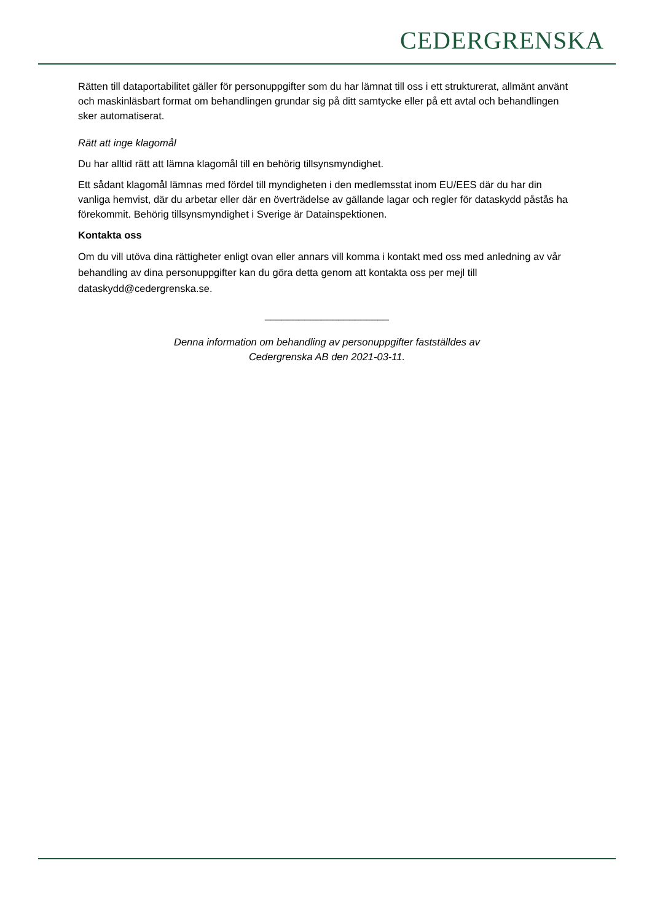CEDERGRENSKA
Rätten till dataportabilitet gäller för personuppgifter som du har lämnat till oss i ett strukturerat, allmänt använt och maskinläsbart format om behandlingen grundar sig på ditt samtycke eller på ett avtal och behandlingen sker automatiserat.
Rätt att inge klagomål
Du har alltid rätt att lämna klagomål till en behörig tillsynsmyndighet.
Ett sådant klagomål lämnas med fördel till myndigheten i den medlemsstat inom EU/EES där du har din vanliga hemvist, där du arbetar eller där en överträdelse av gällande lagar och regler för dataskydd påstås ha förekommit. Behörig tillsynsmyndighet i Sverige är Datainspektionen.
Kontakta oss
Om du vill utöva dina rättigheter enligt ovan eller annars vill komma i kontakt med oss med anledning av vår behandling av dina personuppgifter kan du göra detta genom att kontakta oss per mejl till dataskydd@cedergrenska.se.
______________________
Denna information om behandling av personuppgifter fastställdes av
Cedergrenska AB den 2021-03-11.